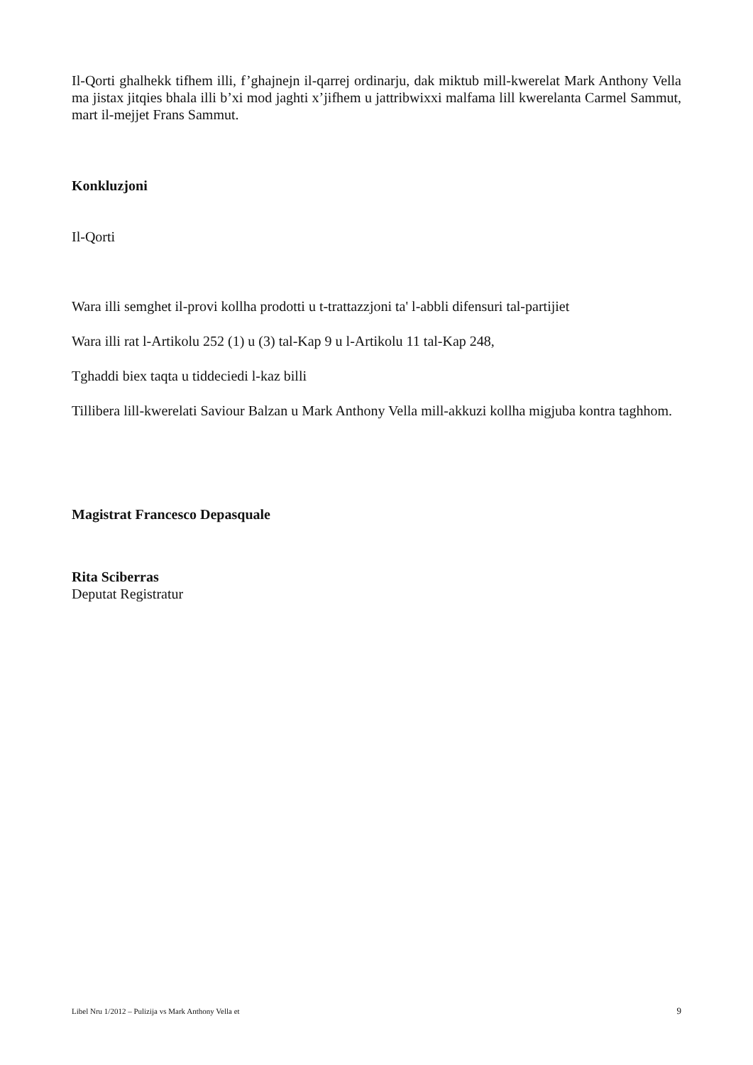Il-Qorti ghalhekk tifhem illi, f’ghajnejn il-qarrej ordinarju, dak miktub mill-kwerelat Mark Anthony Vella ma jistax jitqies bhala illi b’xi mod jaghti x’jifhem u jattribwixxi malfama lill kwerelanta Carmel Sammut, mart il-mejjet Frans Sammut.
Konkluzjoni
Il-Qorti
Wara illi semghet il-provi kollha prodotti u t-trattazzjoni ta' l-abbli difensuri tal-partijiet
Wara illi rat l-Artikolu 252 (1) u (3) tal-Kap 9 u l-Artikolu 11 tal-Kap 248,
Tghaddi biex taqta u tiddeciedi l-kaz billi
Tillibera lill-kwerelati Saviour Balzan u Mark Anthony Vella mill-akkuzi kollha migjuba kontra taghhom.
Magistrat Francesco Depasquale
Rita Sciberras
Deputat Registratur
Libel Nru 1/2012 – Pulizija vs Mark Anthony Vella et 9